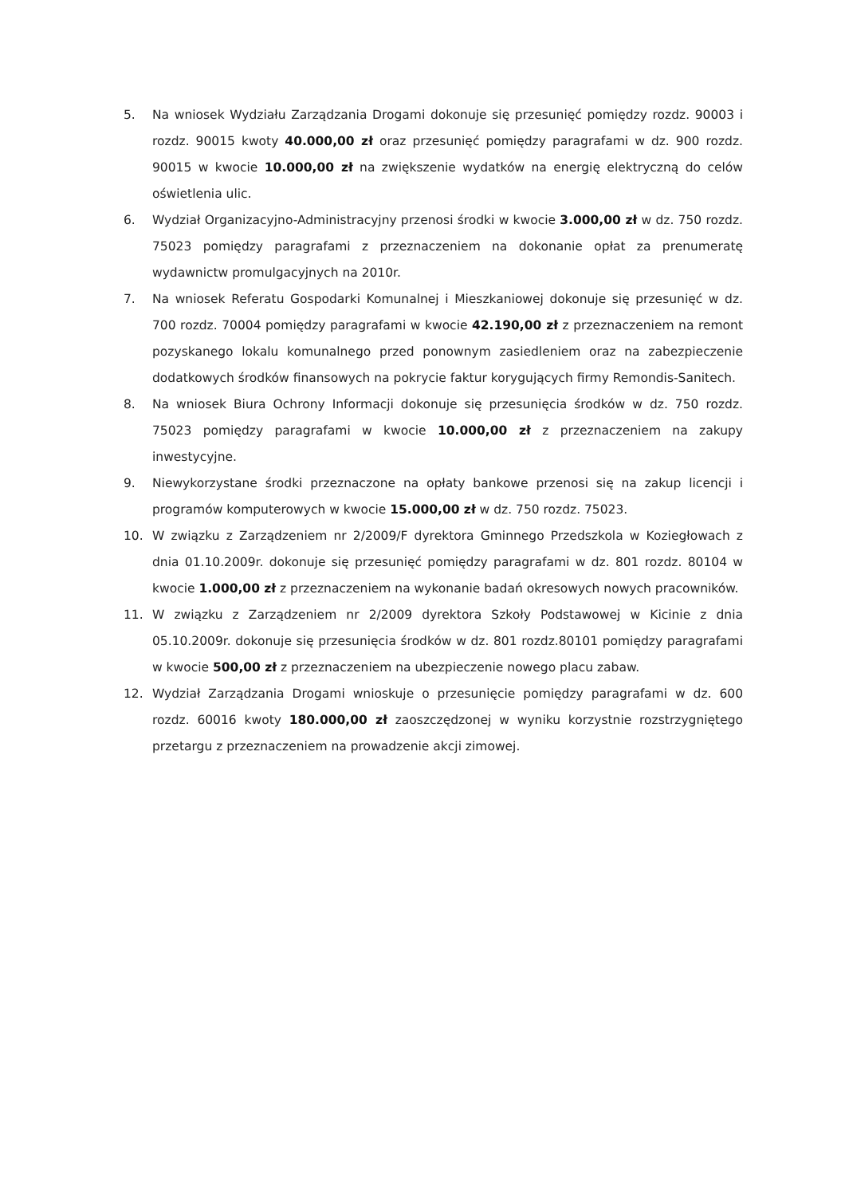5. Na wniosek Wydziału Zarządzania Drogami dokonuje się przesunięć pomiędzy rozdz. 90003 i rozdz. 90015 kwoty 40.000,00 zł oraz przesunięć pomiędzy paragrafami w dz. 900 rozdz. 90015 w kwocie 10.000,00 zł na zwiększenie wydatków na energię elektryczną do celów oświetlenia ulic.
6. Wydział Organizacyjno-Administracyjny przenosi środki w kwocie 3.000,00 zł w dz. 750 rozdz. 75023 pomiędzy paragrafami z przeznaczeniem na dokonanie opłat za prenumeratę wydawnictw promulgacyjnych na 2010r.
7. Na wniosek Referatu Gospodarki Komunalnej i Mieszkaniowej dokonuje się przesunięć w dz. 700 rozdz. 70004 pomiędzy paragrafami w kwocie 42.190,00 zł z przeznaczeniem na remont pozyskanego lokalu komunalnego przed ponownym zasiedleniem oraz na zabezpieczenie dodatkowych środków finansowych na pokrycie faktur korygujących firmy Remondis-Sanitech.
8. Na wniosek Biura Ochrony Informacji dokonuje się przesunięcia środków w dz. 750 rozdz. 75023 pomiędzy paragrafami w kwocie 10.000,00 zł z przeznaczeniem na zakupy inwestycyjne.
9. Niewykorzystane środki przeznaczone na opłaty bankowe przenosi się na zakup licencji i programów komputerowych w kwocie 15.000,00 zł w dz. 750 rozdz. 75023.
10. W związku z Zarządzeniem nr 2/2009/F dyrektora Gminnego Przedszkola w Koziegłowach z dnia 01.10.2009r. dokonuje się przesunięć pomiędzy paragrafami w dz. 801 rozdz. 80104 w kwocie 1.000,00 zł z przeznaczeniem na wykonanie badań okresowych nowych pracowników.
11. W związku z Zarządzeniem nr 2/2009 dyrektora Szkoły Podstawowej w Kicinie z dnia 05.10.2009r. dokonuje się przesunięcia środków w dz. 801 rozdz.80101 pomiędzy paragrafami w kwocie 500,00 zł z przeznaczeniem na ubezpieczenie nowego placu zabaw.
12. Wydział Zarządzania Drogami wnioskuje o przesunięcie pomiędzy paragrafami w dz. 600 rozdz. 60016 kwoty 180.000,00 zł zaoszczędzonej w wyniku korzystnie rozstrzygniętego przetargu z przeznaczeniem na prowadzenie akcji zimowej.